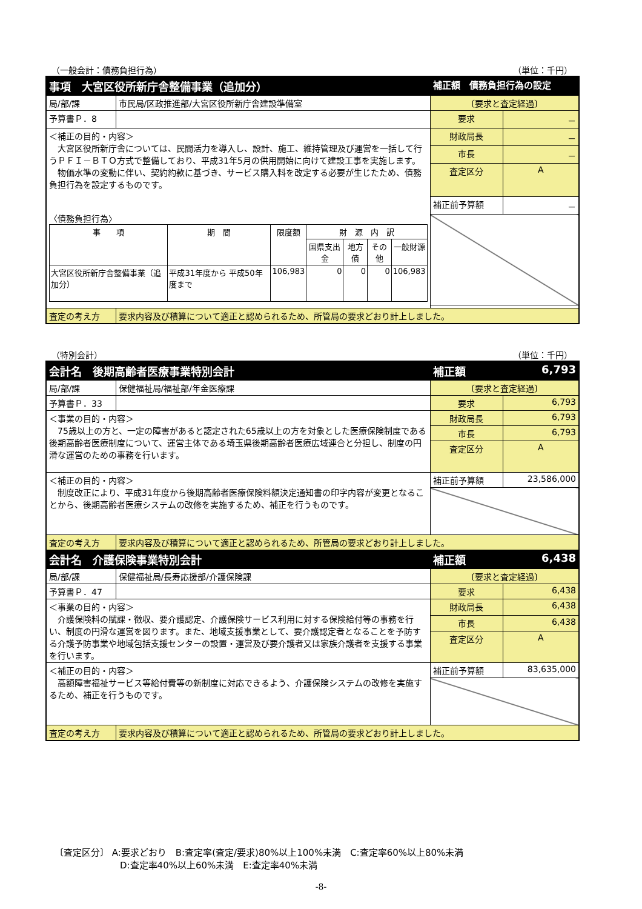（一般会計：債務負担行為） （単位：千円）
| 事項 大宮区役所新庁舎整備事業（追加分） | | 補正額 債務負担行為の設定 | |
| 局/部/課 | 市民局/区政推進部/大宮区役所新庁舎建設準備室 | 〔要求と査定経過〕 | |
| 予算書Ｐ．8 | | 要求 | － |
| ＜補正の目的・内容＞ 大宮区役所新庁舎については、民間活力を導入し、設計、施工、維持管理及び運営を一括して行うＰＦＩ－ＢＴＯ方式で整備しており、平成31年5月の供用開始に向けて建設工事を実施します。 物価水準の変動に伴い、契約約款に基づき、サービス購入料を改定する必要が生じたため、債務負担行為を設定するものです。 〈債務負担行為〉 / 事 項 / 期 間 / 限度額 / 財 源 内 訳 / / / / / / / / 国県支出金 / 地方債 / その他 / 一般財源 / / 大宮区役所新庁舎整備事業（追加分） / 平成31年度から 平成50年度まで / 106,983 / 0 / 0 / 0 / 106,983 / | | 財政局長 | － |
| | | 市長 | － |
| | | 査定区分 | A |
| | | 補正前予算額 | － |
| 査定の考え方 | 要求内容及び積算について適正と認められるため、所管局の要求どおり計上しました。 | | |
（特別会計） （単位：千円）
| 会計名 後期高齢者医療事業特別会計 | | 補正額 | 6,793 |
| 局/部/課 | 保健福祉局/福祉部/年金医療課 | 〔要求と査定経過〕 | |
| 予算書Ｐ．33 | | 要求 | 6,793 |
| ＜事業の目的・内容＞ 75歳以上の方と、一定の障害があると認定された65歳以上の方を対象とした医療保険制度である後期高齢者医療制度について、運営主体である埼玉県後期高齢者医療広域連合と分担し、制度の円滑な運営のための事務を行います。 | | 財政局長 | 6,793 |
| | | 市長 | 6,793 |
| | | 査定区分 | A |
| ＜補正の目的・内容＞ 制度改正により、平成31年度から後期高齢者医療保険料額決定通知書の印字内容が変更となることから、後期高齢者医療システムの改修を実施するため、補正を行うものです。 | | 補正前予算額 | 23,586,000 |
| 査定の考え方 | 要求内容及び積算について適正と認められるため、所管局の要求どおり計上しました。 | | |
| 会計名 介護保険事業特別会計 | | 補正額 | 6,438 |
| 局/部/課 | 保健福祉局/長寿応援部/介護保険課 | 〔要求と査定経過〕 | |
| 予算書Ｐ．47 | | 要求 | 6,438 |
| ＜事業の目的・内容＞ 介護保険料の賦課・徴収、要介護認定、介護保険サービス利用に対する保険給付等の事務を行い、制度の円滑な運営を図ります。また、地域支援事業として、要介護認定者となることを予防する介護予防事業や地域包括支援センターの設置・運営及び要介護者又は家族介護者を支援する事業を行います。 | | 財政局長 | 6,438 |
| | | 市長 | 6,438 |
| | | 査定区分 | A |
| ＜補正の目的・内容＞ 高額障害福祉サービス等給付費等の新制度に対応できるよう、介護保険システムの改修を実施するため、補正を行うものです。 | | 補正前予算額 | 83,635,000 |
| 査定の考え方 | 要求内容及び積算について適正と認められるため、所管局の要求どおり計上しました。 | | |
〔査定区分〕 A:要求どおり　B:査定率(査定/要求)80%以上100%未満　C:査定率60%以上80%未満
D:査定率40%以上60%未満　E:査定率40%未満
-8-